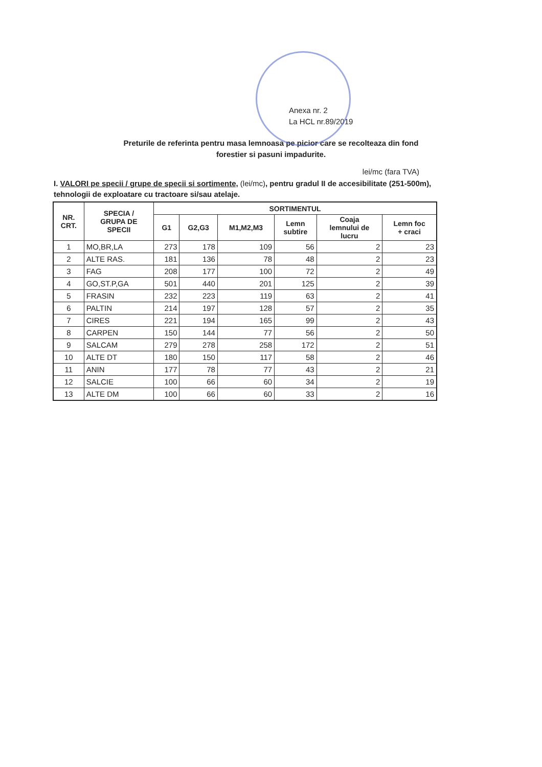Anexa nr. 2
La HCL nr.89/2019
Preturile de referinta pentru masa lemnoasa pe picior care se recolteaza din fond
forestier si pasuni impadurite.
lei/mc (fara TVA)
I. VALORI pe specii / grupe de specii si sortimente, (lei/mc), pentru gradul II de accesibilitate (251-500m), tehnologii de exploatare cu tractoare si/sau atelaje.
| NR. CRT. | SPECIA / GRUPA DE SPECII | SORTIMENTUL | | | | | |
| --- | --- | --- | --- | --- | --- | --- | --- |
| | | G1 | G2,G3 | M1,M2,M3 | Lemn subtire | Coaja lemnului de lucru | Lemn foc + craci |
| 1 | MO,BR,LA | 273 | 178 | 109 | 56 | 2 | 23 |
| 2 | ALTE RAS. | 181 | 136 | 78 | 48 | 2 | 23 |
| 3 | FAG | 208 | 177 | 100 | 72 | 2 | 49 |
| 4 | GO,ST.P,GA | 501 | 440 | 201 | 125 | 2 | 39 |
| 5 | FRASIN | 232 | 223 | 119 | 63 | 2 | 41 |
| 6 | PALTIN | 214 | 197 | 128 | 57 | 2 | 35 |
| 7 | CIRES | 221 | 194 | 165 | 99 | 2 | 43 |
| 8 | CARPEN | 150 | 144 | 77 | 56 | 2 | 50 |
| 9 | SALCAM | 279 | 278 | 258 | 172 | 2 | 51 |
| 10 | ALTE DT | 180 | 150 | 117 | 58 | 2 | 46 |
| 11 | ANIN | 177 | 78 | 77 | 43 | 2 | 21 |
| 12 | SALCIE | 100 | 66 | 60 | 34 | 2 | 19 |
| 13 | ALTE DM | 100 | 66 | 60 | 33 | 2 | 16 |